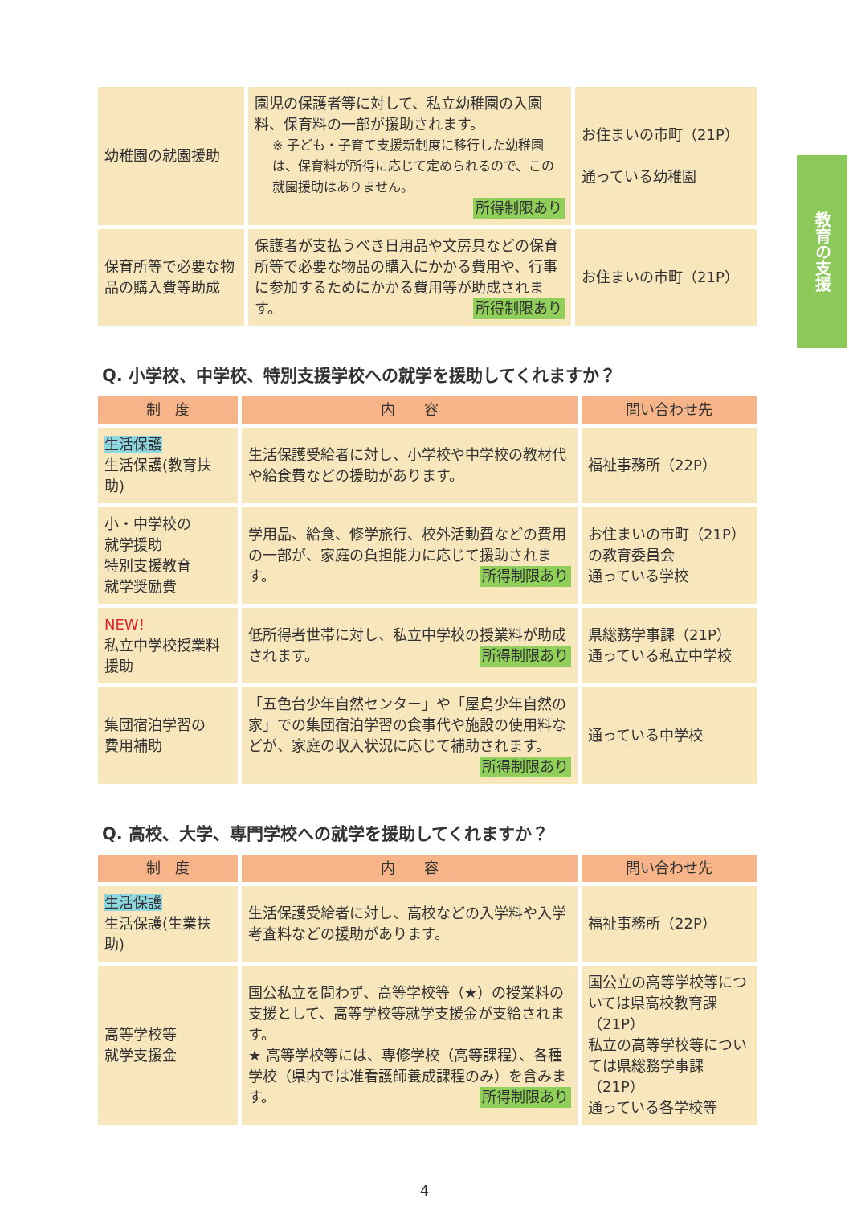教育の支援
| 幼稚園の就園援助 | 園児の保護者等に対して、私立幼稚園の入園料、保育料の一部が援助されます。 ※ 子ども・子育て支援新制度に移行した幼稚園は、保育料が所得に応じて定められるので、この就園援助はありません。 所得制限あり | お住まいの市町（21P） 通っている幼稚園 |
| 保育所等で必要な物品の購入費等助成 | 保護者が支払うべき日用品や文房具などの保育所等で必要な物品の購入にかかる費用や、行事に参加するためにかかる費用等が助成されます。 所得制限あり | お住まいの市町（21P） |
Q. 小学校、中学校、特別支援学校への就学を援助してくれますか？
| 制 度 | 内 容 | 問い合わせ先 |
| --- | --- | --- |
| 生活保護 生活保護(教育扶助) | 生活保護受給者に対し、小学校や中学校の教材代や給食費などの援助があります。 | 福祉事務所（22P） |
| 小・中学校の 就学援助 特別支援教育 就学奨励費 | 学用品、給食、修学旅行、校外活動費などの費用の一部が、家庭の負担能力に応じて援助されます。 所得制限あり | お住まいの市町（21P）の教育委員会 通っている学校 |
| NEW! 私立中学校授業料援助 | 低所得者世帯に対し、私立中学校の授業料が助成されます。 所得制限あり | 県総務学事課（21P） 通っている私立中学校 |
| 集団宿泊学習の 費用補助 | 「五色台少年自然センター」や「屋島少年自然の家」での集団宿泊学習の食事代や施設の使用料などが、家庭の収入状況に応じて補助されます。 所得制限あり | 通っている中学校 |
Q. 高校、大学、専門学校への就学を援助してくれますか？
| 制 度 | 内 容 | 問い合わせ先 |
| --- | --- | --- |
| 生活保護 生活保護(生業扶助) | 生活保護受給者に対し、高校などの入学料や入学考査料などの援助があります。 | 福祉事務所（22P） |
| 高等学校等 就学支援金 | 国公私立を問わず、高等学校等（★）の授業料の支援として、高等学校等就学支援金が支給されます。 ★ 高等学校等には、専修学校（高等課程）、各種学校（県内では准看護師養成課程のみ）を含みます。 所得制限あり | 国公立の高等学校等については県高校教育課（21P） 私立の高等学校等については県総務学事課（21P） 通っている各学校等 |
4